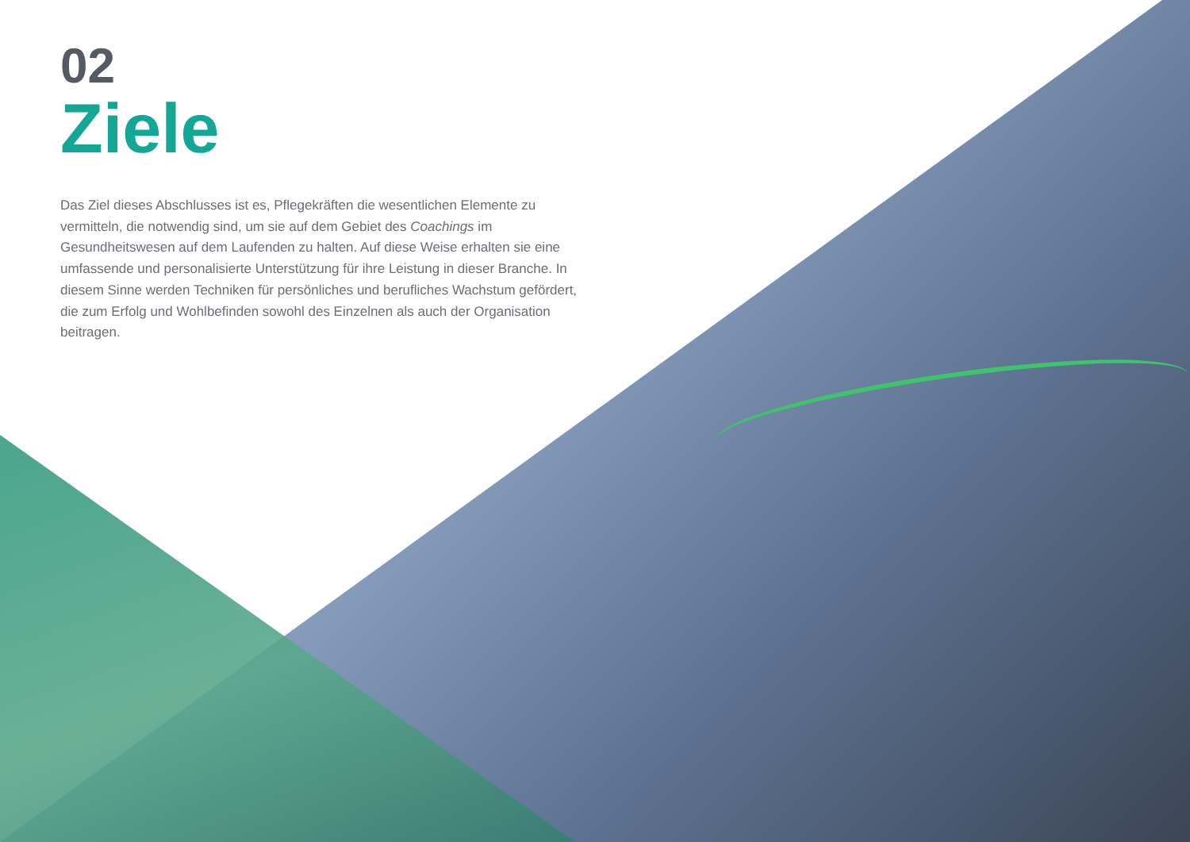02
Ziele
Das Ziel dieses Abschlusses ist es, Pflegekräften die wesentlichen Elemente zu vermitteln, die notwendig sind, um sie auf dem Gebiet des Coachings im Gesundheitswesen auf dem Laufenden zu halten. Auf diese Weise erhalten sie eine umfassende und personalisierte Unterstützung für ihre Leistung in dieser Branche. In diesem Sinne werden Techniken für persönliches und berufliches Wachstum gefördert, die zum Erfolg und Wohlbefinden sowohl des Einzelnen als auch der Organisation beitragen.